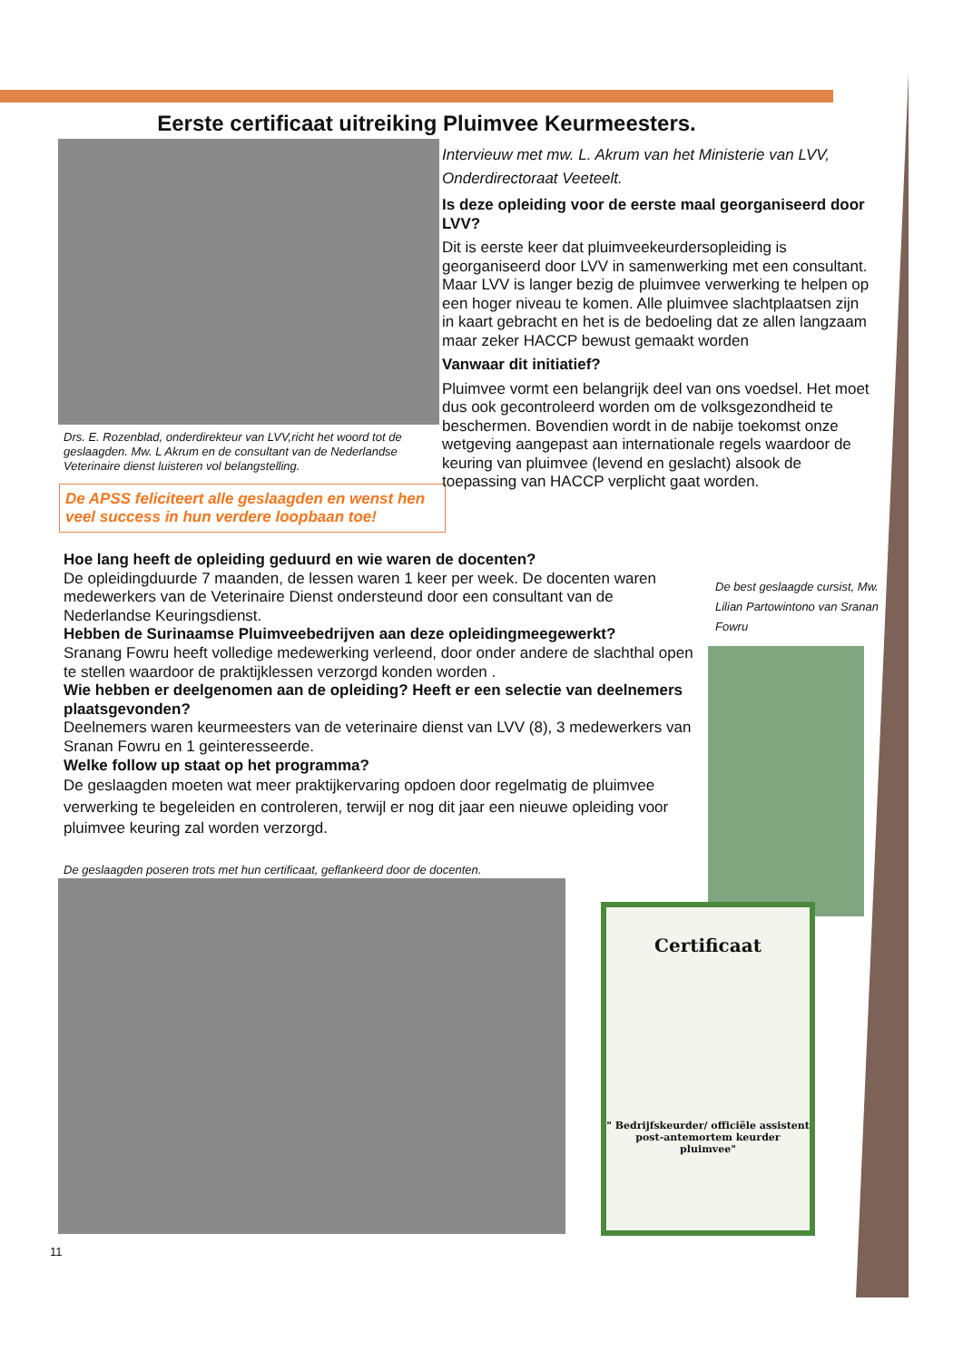Eerste certificaat uitreiking Pluimvee Keurmeesters.
Drs. E. Rozenblad, onderdirekteur van LVV,richt het woord tot de geslaagden. Mw. L Akrum en de consultant van de Nederlandse Veterinaire dienst luisteren vol belangstelling.
De APSS feliciteert alle geslaagden en wenst hen veel success in hun verdere loopbaan toe!
Intervieuw met mw. L. Akrum van het Ministerie van LVV, Onderdirectoraat Veeteelt.
Is deze opleiding voor de eerste maal georganiseerd door LVV?
Dit is eerste keer dat pluimveekeurdersopleiding is georganiseerd door LVV in samenwerking met een consultant. Maar LVV is langer bezig de pluimvee verwerking te helpen op een hoger niveau te komen. Alle pluimvee slachtplaatsen zijn in kaart gebracht en het is de bedoeling dat ze allen langzaam maar zeker HACCP bewust gemaakt worden
Vanwaar dit initiatief?
Pluimvee vormt een belangrijk deel van ons voedsel. Het moet dus ook gecontroleerd worden om de volksgezondheid te beschermen. Bovendien wordt in de nabije toekomst onze wetgeving aangepast aan internationale regels waardoor de keuring van pluimvee (levend en geslacht) alsook de toepassing van HACCP verplicht gaat worden.
Hoe lang heeft de opleiding geduurd en wie waren de docenten?
De opleidingduurde 7 maanden, de lessen waren 1 keer per week. De docenten waren medewerkers van de Veterinaire Dienst ondersteund door een consultant van de Nederlandse Keuringsdienst.
Hebben de Surinaamse Pluimveebedrijven aan deze opleidingmeegewerkt?
Sranang Fowru heeft volledige medewerking verleend, door onder andere de slachthal open te stellen waardoor de praktijklessen verzorgd konden worden .
Wie hebben er deelgenomen aan de opleiding? Heeft er een selectie van deelnemers plaatsgevonden?
Deelnemers waren keurmeesters van de veterinaire dienst van LVV (8), 3 medewerkers van Sranan Fowru en 1 geinteresseerde.
Welke follow up staat op het programma?
De geslaagden moeten wat meer praktijkervaring opdoen door regelmatig de pluimvee verwerking te begeleiden en controleren, terwijl er nog dit jaar een nieuwe opleiding voor pluimvee keuring zal worden verzorgd.
De geslaagden poseren trots met hun certificaat, geflankeerd door de docenten.
De best geslaagde cursist, Mw. Lilian Partowintono van Sranan Fowru
Certificaat
" Bedrijfskeurder/ officiële assistent post-antemortem keurder pluimvee"
11